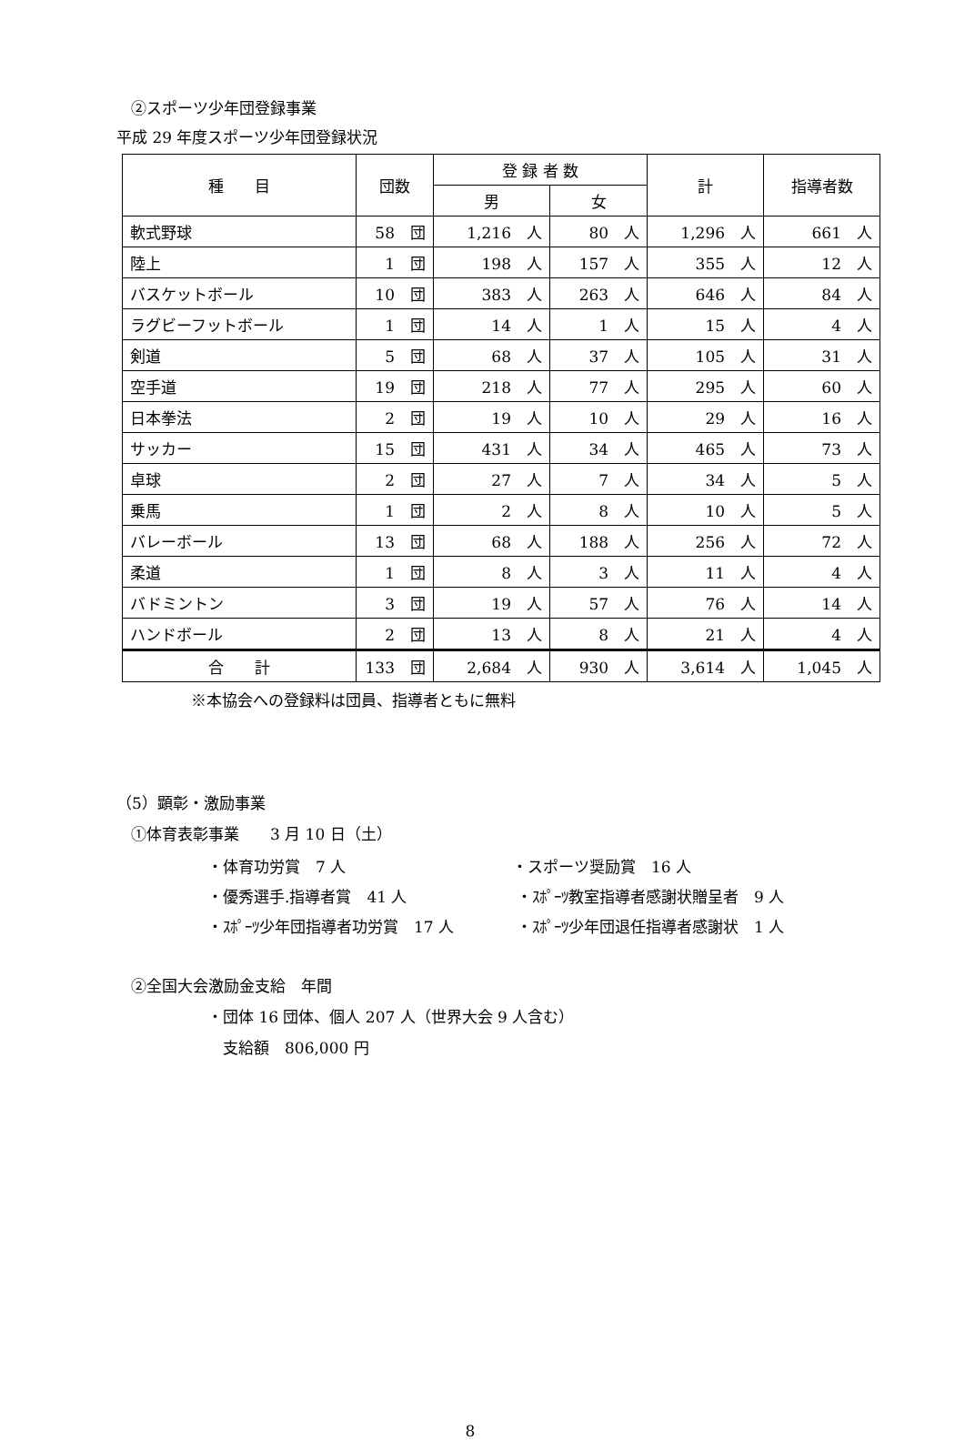②スポーツ少年団登録事業
平成 29 年度スポーツ少年団登録状況
| 種 目 | 団数 | 登 録 者 数 | | 計 | 指導者数 |
| --- | --- | --- | --- | --- | --- |
| | | 男 | 女 | | |
| 軟式野球 | 58 団 | 1,216 人 | 80 人 | 1,296 人 | 661 人 |
| 陸上 | 1 団 | 198 人 | 157 人 | 355 人 | 12 人 |
| バスケットボール | 10 団 | 383 人 | 263 人 | 646 人 | 84 人 |
| ラグビーフットボール | 1 団 | 14 人 | 1 人 | 15 人 | 4 人 |
| 剣道 | 5 団 | 68 人 | 37 人 | 105 人 | 31 人 |
| 空手道 | 19 団 | 218 人 | 77 人 | 295 人 | 60 人 |
| 日本拳法 | 2 団 | 19 人 | 10 人 | 29 人 | 16 人 |
| サッカー | 15 団 | 431 人 | 34 人 | 465 人 | 73 人 |
| 卓球 | 2 団 | 27 人 | 7 人 | 34 人 | 5 人 |
| 乗馬 | 1 団 | 2 人 | 8 人 | 10 人 | 5 人 |
| バレーボール | 13 団 | 68 人 | 188 人 | 256 人 | 72 人 |
| 柔道 | 1 団 | 8 人 | 3 人 | 11 人 | 4 人 |
| バドミントン | 3 団 | 19 人 | 57 人 | 76 人 | 14 人 |
| ハンドボール | 2 団 | 13 人 | 8 人 | 21 人 | 4 人 |
| 合 計 | 133 団 | 2,684 人 | 930 人 | 3,614 人 | 1,045 人 |
※本協会への登録料は団員、指導者ともに無料
（5）顕彰・激励事業
①体育表彰事業　　3 月 10 日（土）
・体育功労賞　7 人 ・スポーツ奨励賞　16 人
・優秀選手.指導者賞　41 人 ・ｽﾎﾟｰﾂ教室指導者感謝状贈呈者　9 人
・ｽﾎﾟｰﾂ少年団指導者功労賞　17 人 ・ｽﾎﾟｰﾂ少年団退任指導者感謝状　1 人
②全国大会激励金支給　年間
・団体 16 団体、個人 207 人（世界大会 9 人含む）
支給額　806,000 円
8